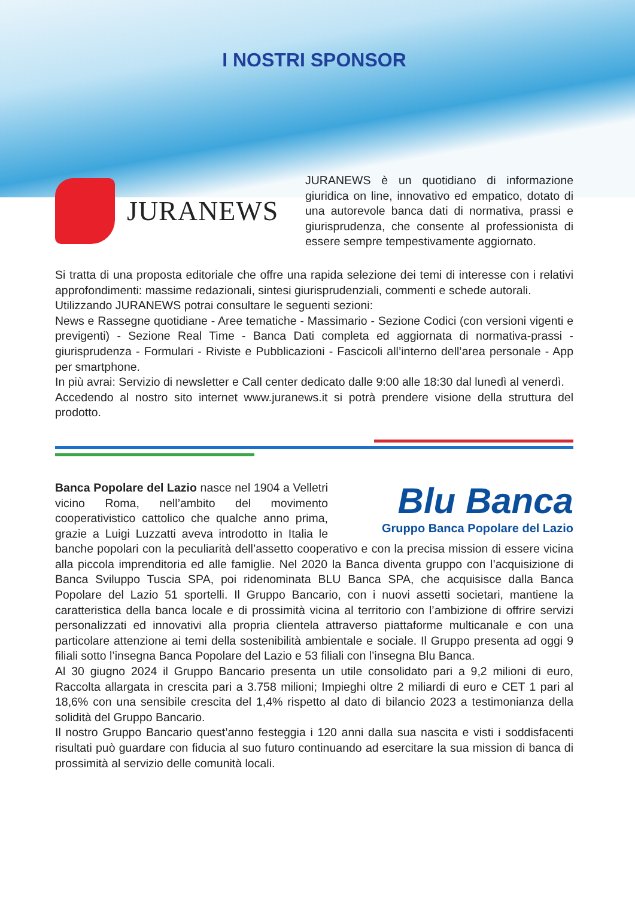I NOSTRI SPONSOR
JURANEWS
JURANEWS è un quotidiano di informazione giuridica on line, innovativo ed empatico, dotato di una autorevole banca dati di normativa, prassi e giurisprudenza, che consente al professionista di essere sempre tempestivamente aggiornato.
Si tratta di una proposta editoriale che offre una rapida selezione dei temi di interesse con i relativi approfondimenti: massime redazionali, sintesi giurisprudenziali, commenti e schede autorali.
Utilizzando JURANEWS potrai consultare le seguenti sezioni:
News e Rassegne quotidiane - Aree tematiche - Massimario - Sezione Codici (con versioni vigenti e previgenti) - Sezione Real Time - Banca Dati completa ed aggiornata di normativa-prassi - giurisprudenza - Formulari - Riviste e Pubblicazioni - Fascicoli all’interno dell’area personale - App per smartphone.
In più avrai: Servizio di newsletter e Call center dedicato dalle 9:00 alle 18:30 dal lunedì al venerdì.
Accedendo al nostro sito internet www.juranews.it si potrà prendere visione della struttura del prodotto.
Blu Banca
Gruppo Banca Popolare del Lazio
Banca Popolare del Lazio nasce nel 1904 a Velletri vicino Roma, nell’ambito del movimento cooperativistico cattolico che qualche anno prima, grazie a Luigi Luzzatti aveva introdotto in Italia le banche popolari con la peculiarità dell’assetto cooperativo e con la precisa mission di essere vicina alla piccola imprenditoria ed alle famiglie. Nel 2020 la Banca diventa gruppo con l’acquisizione di Banca Sviluppo Tuscia SPA, poi ridenominata BLU Banca SPA, che acquisisce dalla Banca Popolare del Lazio 51 sportelli. Il Gruppo Bancario, con i nuovi assetti societari, mantiene la caratteristica della banca locale e di prossimità vicina al territorio con l’ambizione di offrire servizi personalizzati ed innovativi alla propria clientela attraverso piattaforme multicanale e con una particolare attenzione ai temi della sostenibilità ambientale e sociale. Il Gruppo presenta ad oggi 9 filiali sotto l’insegna Banca Popolare del Lazio e 53 filiali con l’insegna Blu Banca.
Al 30 giugno 2024 il Gruppo Bancario presenta un utile consolidato pari a 9,2 milioni di euro, Raccolta allargata in crescita pari a 3.758 milioni; Impieghi oltre 2 miliardi di euro e CET 1 pari al 18,6% con una sensibile crescita del 1,4% rispetto al dato di bilancio 2023 a testimonianza della solidità del Gruppo Bancario.
Il nostro Gruppo Bancario quest’anno festeggia i 120 anni dalla sua nascita e visti i soddisfacenti risultati può guardare con fiducia al suo futuro continuando ad esercitare la sua mission di banca di prossimità al servizio delle comunità locali.